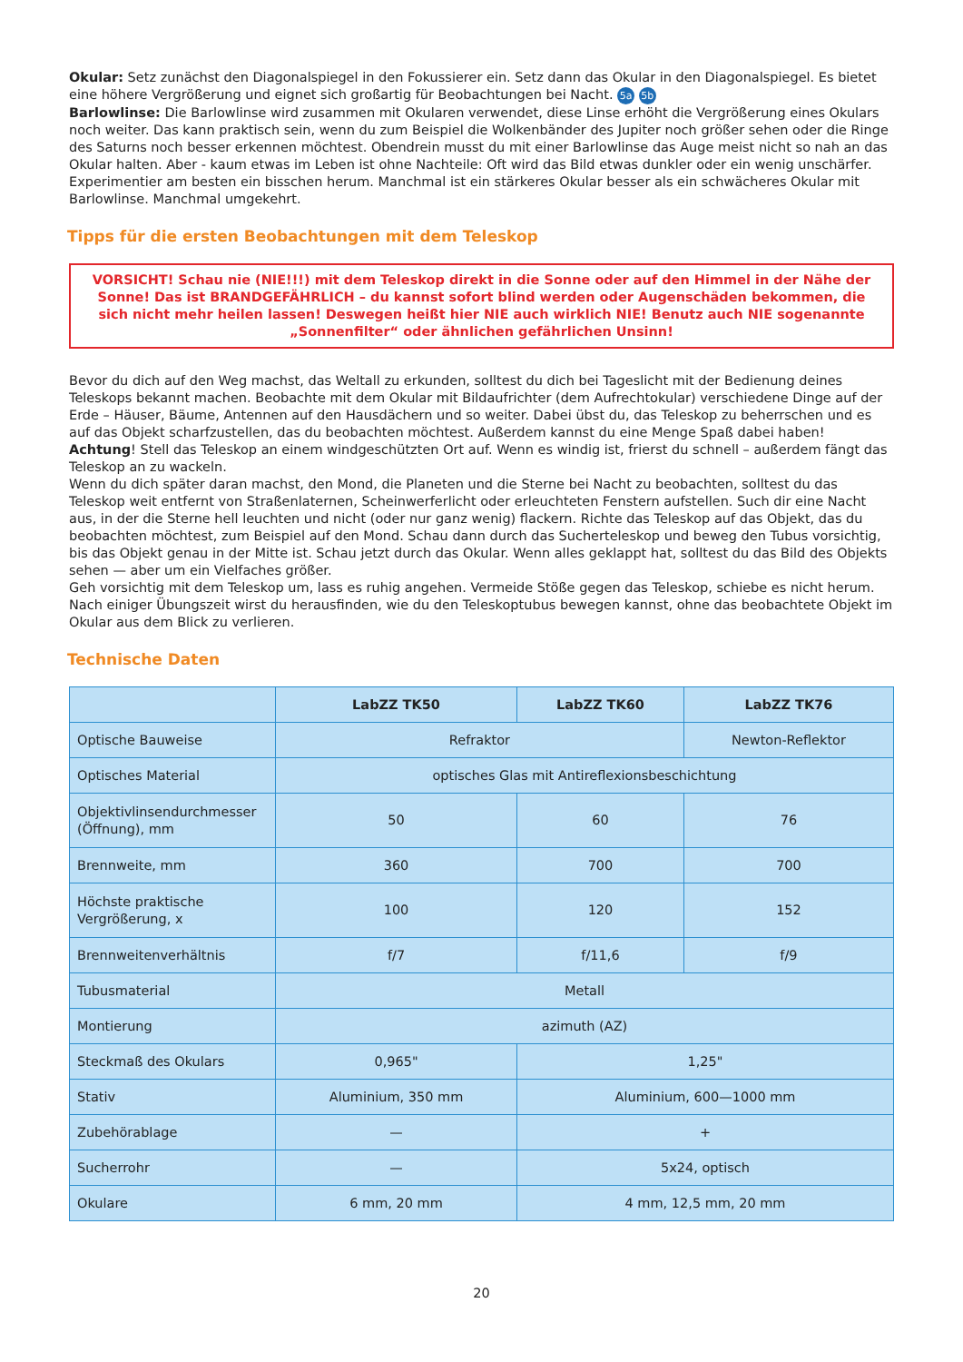Okular: Setz zunächst den Diagonalspiegel in den Fokussierer ein. Setz dann das Okular in den Diagonalspiegel. Es bietet eine höhere Vergrößerung und eignet sich großartig für Beobachtungen bei Nacht. 5a 5b
Barlowlinse: Die Barlowlinse wird zusammen mit Okularen verwendet, diese Linse erhöht die Vergrößerung eines Okulars noch weiter. Das kann praktisch sein, wenn du zum Beispiel die Wolkenbänder des Jupiter noch größer sehen oder die Ringe des Saturns noch besser erkennen möchtest. Obendrein musst du mit einer Barlowlinse das Auge meist nicht so nah an das Okular halten. Aber - kaum etwas im Leben ist ohne Nachteile: Oft wird das Bild etwas dunkler oder ein wenig unschärfer. Experimentier am besten ein bisschen herum. Manchmal ist ein stärkeres Okular besser als ein schwächeres Okular mit Barlowlinse. Manchmal umgekehrt.
Tipps für die ersten Beobachtungen mit dem Teleskop
VORSICHT! Schau nie (NIE!!!) mit dem Teleskop direkt in die Sonne oder auf den Himmel in der Nähe der Sonne! Das ist BRANDGEFÄHRLICH – du kannst sofort blind werden oder Augenschäden bekommen, die sich nicht mehr heilen lassen! Deswegen heißt hier NIE auch wirklich NIE! Benutz auch NIE sogenannte „Sonnenfilter“ oder ähnlichen gefährlichen Unsinn!
Bevor du dich auf den Weg machst, das Weltall zu erkunden, solltest du dich bei Tageslicht mit der Bedienung deines Teleskops bekannt machen. Beobachte mit dem Okular mit Bildaufrichter (dem Aufrechtokular) verschiedene Dinge auf der Erde – Häuser, Bäume, Antennen auf den Hausdächern und so weiter. Dabei übst du, das Teleskop zu beherrschen und es auf das Objekt scharfzustellen, das du beobachten möchtest. Außerdem kannst du eine Menge Spaß dabei haben!
Achtung! Stell das Teleskop an einem windgeschützten Ort auf. Wenn es windig ist, frierst du schnell – außerdem fängt das Teleskop an zu wackeln.
Wenn du dich später daran machst, den Mond, die Planeten und die Sterne bei Nacht zu beobachten, solltest du das Teleskop weit entfernt von Straßenlaternen, Scheinwerferlicht oder erleuchteten Fenstern aufstellen. Such dir eine Nacht aus, in der die Sterne hell leuchten und nicht (oder nur ganz wenig) flackern. Richte das Teleskop auf das Objekt, das du beobachten möchtest, zum Beispiel auf den Mond. Schau dann durch das Sucherteleskop und beweg den Tubus vorsichtig, bis das Objekt genau in der Mitte ist. Schau jetzt durch das Okular. Wenn alles geklappt hat, solltest du das Bild des Objekts sehen — aber um ein Vielfaches größer.
Geh vorsichtig mit dem Teleskop um, lass es ruhig angehen. Vermeide Stöße gegen das Teleskop, schiebe es nicht herum. Nach einiger Übungszeit wirst du herausfinden, wie du den Teleskoptubus bewegen kannst, ohne das beobachtete Objekt im Okular aus dem Blick zu verlieren.
Technische Daten
| | LabZZ TK50 | LabZZ TK60 | LabZZ TK76 |
| --- | --- | --- | --- |
| Optische Bauweise | Refraktor | | Newton-Reflektor |
| Optisches Material | optisches Glas mit Antireflexionsbeschichtung | | |
| Objektivlinsendurchmesser (Öffnung), mm | 50 | 60 | 76 |
| Brennweite, mm | 360 | 700 | 700 |
| Höchste praktische Vergrößerung, x | 100 | 120 | 152 |
| Brennweitenverhältnis | f/7 | f/11,6 | f/9 |
| Tubusmaterial | Metall | | |
| Montierung | azimuth (AZ) | | |
| Steckmaß des Okulars | 0,965" | 1,25" | |
| Stativ | Aluminium, 350 mm | Aluminium, 600—1000 mm | |
| Zubehörablage | — | + | |
| Sucherrohr | — | 5x24, optisch | |
| Okulare | 6 mm, 20 mm | 4 mm, 12,5 mm, 20 mm | |
20